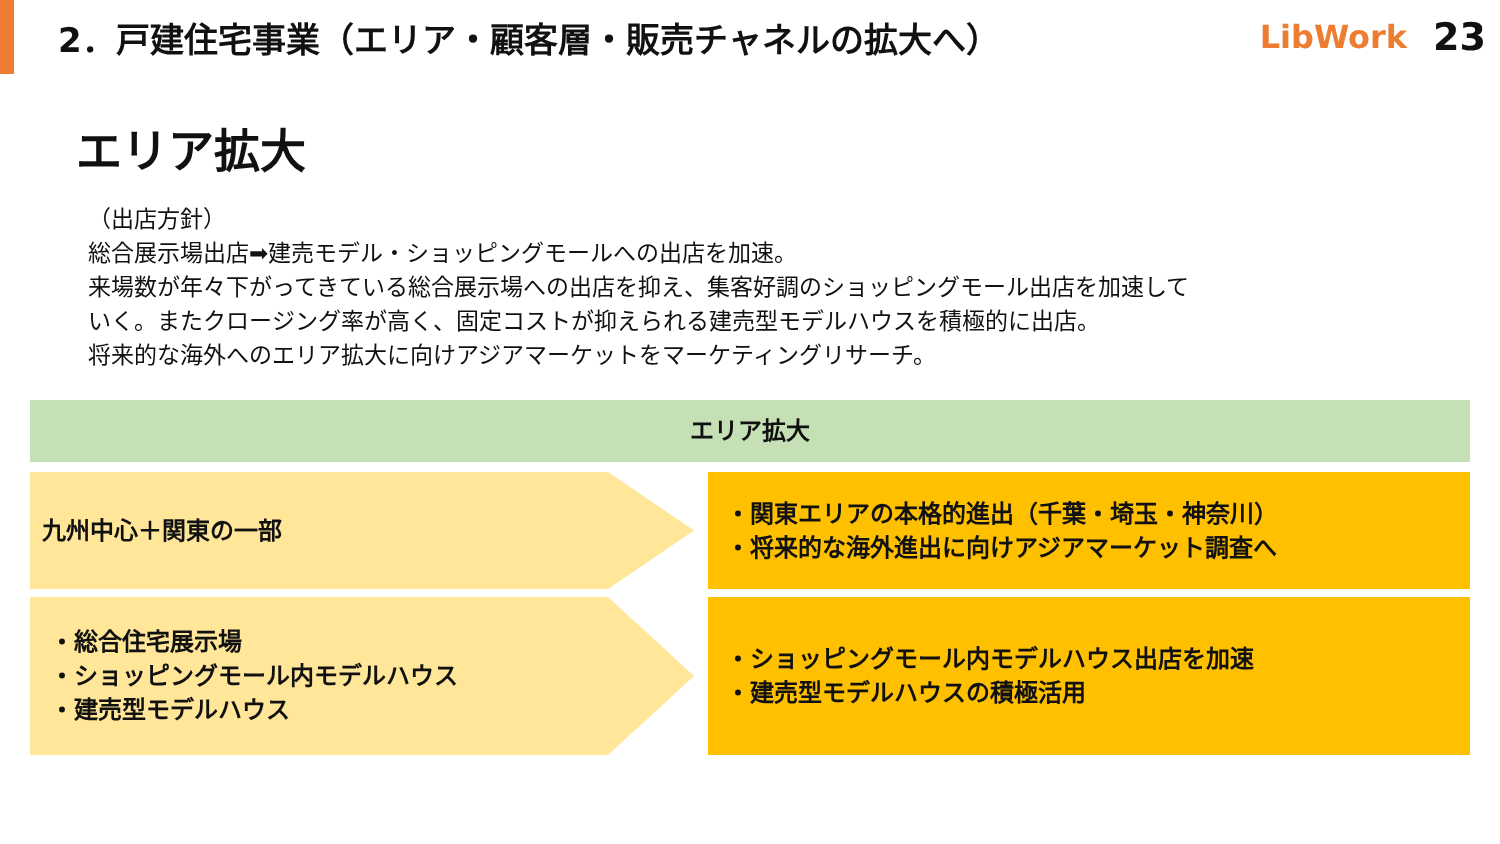2．戸建住宅事業（エリア・顧客層・販売チャネルの拡大へ）
LibWork 23
エリア拡大
（出店方針）
総合展示場出店➡建売モデル・ショッピングモールへの出店を加速。
来場数が年々下がってきている総合展示場への出店を抑え、集客好調のショッピングモール出店を加速して
いく。またクロージング率が高く、固定コストが抑えられる建売型モデルハウスを積極的に出店。
将来的な海外へのエリア拡大に向けアジアマーケットをマーケティングリサーチ。
エリア拡大
九州中心＋関東の一部 ・関東エリアの本格的進出（千葉・埼玉・神奈川）
・将来的な海外進出に向けアジアマーケット調査へ
・総合住宅展示場
・ショッピングモール内モデルハウス
・建売型モデルハウス
・ショッピングモール内モデルハウス出店を加速
・建売型モデルハウスの積極活用